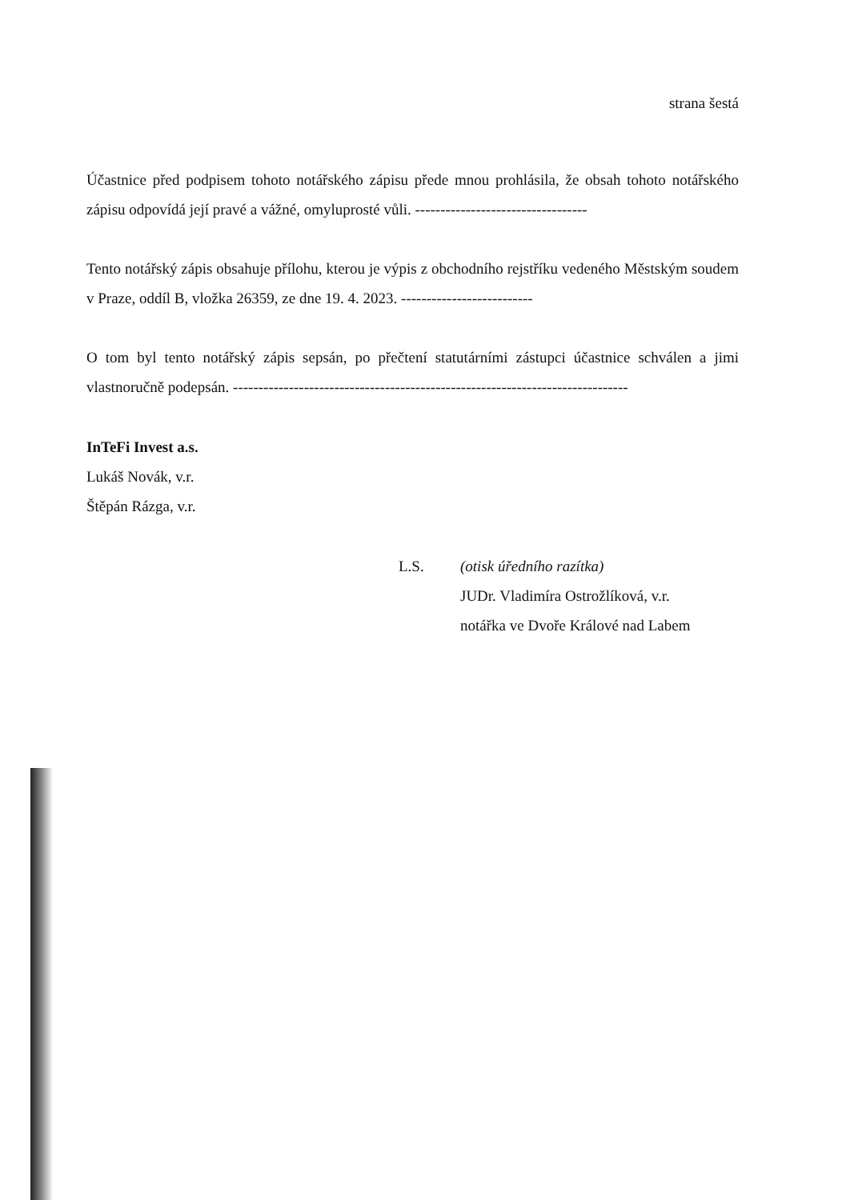strana šestá
Účastnice před podpisem tohoto notářského zápisu přede mnou prohlásila, že obsah tohoto notářského zápisu odpovídá její pravé a vážné, omyluprosté vůli. ----------------------------------
Tento notářský zápis obsahuje přílohu, kterou je výpis z obchodního rejstříku vedeného Městským soudem v Praze, oddíl B, vložka 26359, ze dne 19. 4. 2023. --------------------------
O tom byl tento notářský zápis sepsán, po přečtení statutárními zástupci účastnice schválen a jimi vlastnoručně podepsán. ------------------------------------------------------------------------------
InTeFi Invest a.s.
Lukáš Novák, v.r.
Štěpán Rázga, v.r.
L.S. (otisk úředního razítka)
JUDr. Vladimíra Ostrožlíková, v.r.
notářka ve Dvoře Králové nad Labem